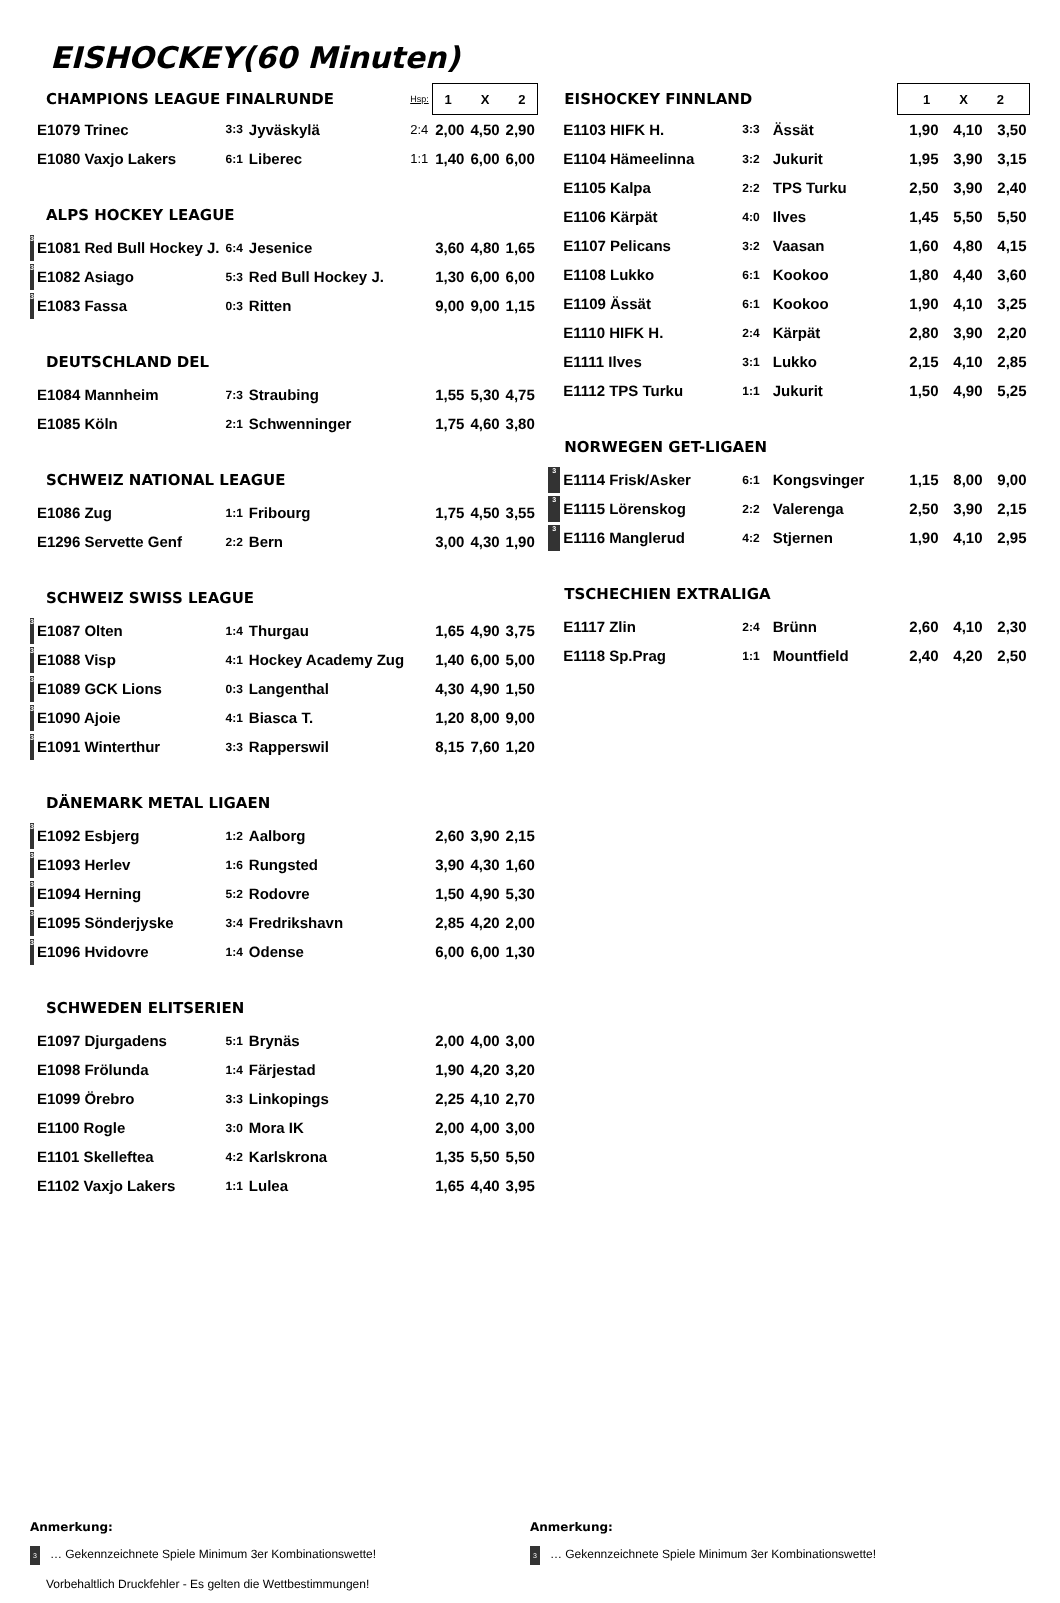EISHOCKEY(60 Minuten)
| CHAMPIONS LEAGUE FINALRUNDE | | | | Hsp: | 1 X 2 | | |
| | E1079 Trinec | 3:3 | Jyväskylä | 2:4 | 2,00 | 4,50 | 2,90 |
| | E1080 Vaxjo Lakers | 6:1 | Liberec | 1:1 | 1,40 | 6,00 | 6,00 |
| ALPS HOCKEY LEAGUE | | | | | | | |
| 3 | E1081 Red Bull Hockey J. | 6:4 | Jesenice | | 3,60 | 4,80 | 1,65 |
| 3 | E1082 Asiago | 5:3 | Red Bull Hockey J. | | 1,30 | 6,00 | 6,00 |
| 3 | E1083 Fassa | 0:3 | Ritten | | 9,00 | 9,00 | 1,15 |
| DEUTSCHLAND DEL | | | | | | | |
| | E1084 Mannheim | 7:3 | Straubing | | 1,55 | 5,30 | 4,75 |
| | E1085 Köln | 2:1 | Schwenninger | | 1,75 | 4,60 | 3,80 |
| SCHWEIZ NATIONAL LEAGUE | | | | | | | |
| | E1086 Zug | 1:1 | Fribourg | | 1,75 | 4,50 | 3,55 |
| | E1296 Servette Genf | 2:2 | Bern | | 3,00 | 4,30 | 1,90 |
| SCHWEIZ SWISS LEAGUE | | | | | | | |
| 3 | E1087 Olten | 1:4 | Thurgau | | 1,65 | 4,90 | 3,75 |
| 3 | E1088 Visp | 4:1 | Hockey Academy Zug | | 1,40 | 6,00 | 5,00 |
| 3 | E1089 GCK Lions | 0:3 | Langenthal | | 4,30 | 4,90 | 1,50 |
| 3 | E1090 Ajoie | 4:1 | Biasca T. | | 1,20 | 8,00 | 9,00 |
| 3 | E1091 Winterthur | 3:3 | Rapperswil | | 8,15 | 7,60 | 1,20 |
| DÄNEMARK METAL LIGAEN | | | | | | | |
| 3 | E1092 Esbjerg | 1:2 | Aalborg | | 2,60 | 3,90 | 2,15 |
| 3 | E1093 Herlev | 1:6 | Rungsted | | 3,90 | 4,30 | 1,60 |
| 3 | E1094 Herning | 5:2 | Rodovre | | 1,50 | 4,90 | 5,30 |
| 3 | E1095 Sönderjyske | 3:4 | Fredrikshavn | | 2,85 | 4,20 | 2,00 |
| 3 | E1096 Hvidovre | 1:4 | Odense | | 6,00 | 6,00 | 1,30 |
| SCHWEDEN ELITSERIEN | | | | | | | |
| | E1097 Djurgadens | 5:1 | Brynäs | | 2,00 | 4,00 | 3,00 |
| | E1098 Frölunda | 1:4 | Färjestad | | 1,90 | 4,20 | 3,20 |
| | E1099 Örebro | 3:3 | Linkopings | | 2,25 | 4,10 | 2,70 |
| | E1100 Rogle | 3:0 | Mora IK | | 2,00 | 4,00 | 3,00 |
| | E1101 Skelleftea | 4:2 | Karlskrona | | 1,35 | 5,50 | 5,50 |
| | E1102 Vaxjo Lakers | 1:1 | Lulea | | 1,65 | 4,40 | 3,95 |
| EISHOCKEY FINNLAND | | | | 1 X 2 | | |
| | E1103 HIFK H. | 3:3 | Ässät | 1,90 | 4,10 | 3,50 |
| | E1104 Hämeelinna | 3:2 | Jukurit | 1,95 | 3,90 | 3,15 |
| | E1105 Kalpa | 2:2 | TPS Turku | 2,50 | 3,90 | 2,40 |
| | E1106 Kärpät | 4:0 | Ilves | 1,45 | 5,50 | 5,50 |
| | E1107 Pelicans | 3:2 | Vaasan | 1,60 | 4,80 | 4,15 |
| | E1108 Lukko | 6:1 | Kookoo | 1,80 | 4,40 | 3,60 |
| | E1109 Ässät | 6:1 | Kookoo | 1,90 | 4,10 | 3,25 |
| | E1110 HIFK H. | 2:4 | Kärpät | 2,80 | 3,90 | 2,20 |
| | E1111 Ilves | 3:1 | Lukko | 2,15 | 4,10 | 2,85 |
| | E1112 TPS Turku | 1:1 | Jukurit | 1,50 | 4,90 | 5,25 |
| NORWEGEN GET-LIGAEN | | | | | | |
| 3 | E1114 Frisk/Asker | 6:1 | Kongsvinger | 1,15 | 8,00 | 9,00 |
| 3 | E1115 Lörenskog | 2:2 | Valerenga | 2,50 | 3,90 | 2,15 |
| 3 | E1116 Manglerud | 4:2 | Stjernen | 1,90 | 4,10 | 2,95 |
| TSCHECHIEN EXTRALIGA | | | | | | |
| | E1117 Zlin | 2:4 | Brünn | 2,60 | 4,10 | 2,30 |
| | E1118 Sp.Prag | 1:1 | Mountfield | 2,40 | 4,20 | 2,50 |
Anmerkung:
3 … Gekennzeichnete Spiele Minimum 3er Kombinationswette!
Vorbehaltlich Druckfehler - Es gelten die Wettbestimmungen!
Anmerkung:
3 … Gekennzeichnete Spiele Minimum 3er Kombinationswette!